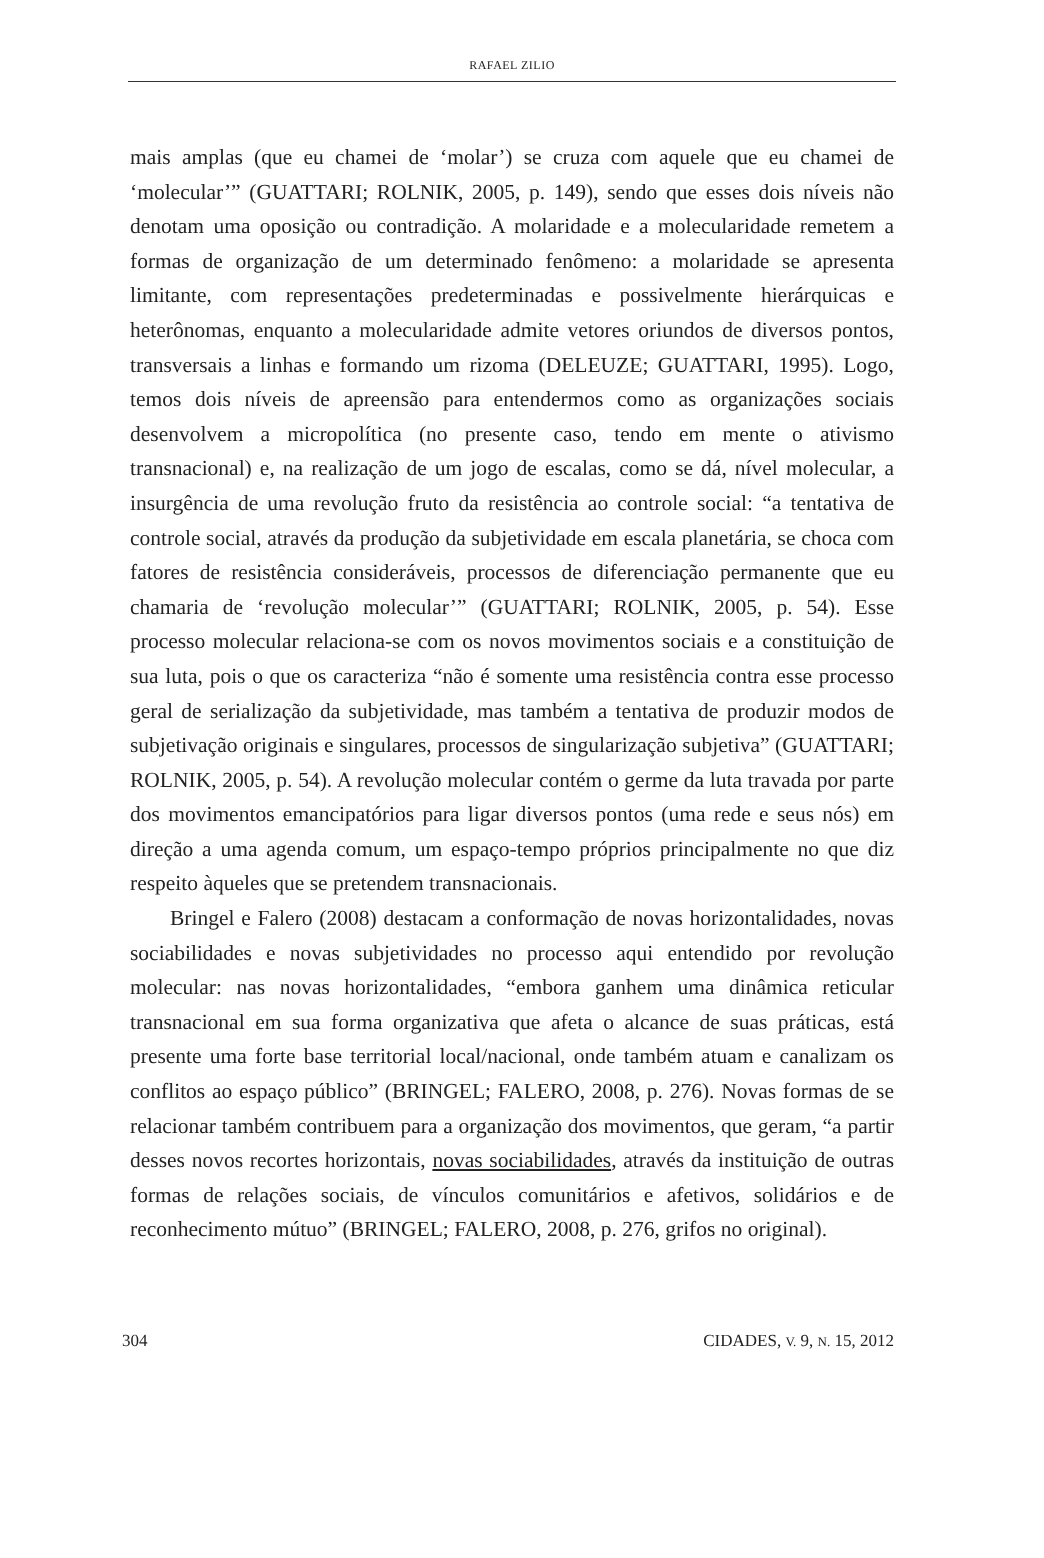RAFAEL ZILIO
mais amplas (que eu chamei de ‘molar’) se cruza com aquele que eu chamei de ‘molecular’” (GUATTARI; ROLNIK, 2005, p. 149), sendo que esses dois níveis não denotam uma oposição ou contradição. A molaridade e a molecularidade remetem a formas de organização de um determinado fenômeno: a molaridade se apresenta limitante, com representações predeterminadas e possivelmente hierárquicas e heterônomas, enquanto a molecularidade admite vetores oriundos de diversos pontos, transversais a linhas e formando um rizoma (DELEUZE; GUATTARI, 1995). Logo, temos dois níveis de apreensão para entendermos como as organizações sociais desenvolvem a micropolítica (no presente caso, tendo em mente o ativismo transnacional) e, na realização de um jogo de escalas, como se dá, nível molecular, a insurgência de uma revolução fruto da resistência ao controle social: “a tentativa de controle social, através da produção da subjetividade em escala planetária, se choca com fatores de resistência consideráveis, processos de diferenciação permanente que eu chamaria de ‘revolução molecular’” (GUATTARI; ROLNIK, 2005, p. 54). Esse processo molecular relaciona-se com os novos movimentos sociais e a constituição de sua luta, pois o que os caracteriza “não é somente uma resistência contra esse processo geral de serialização da subjetividade, mas também a tentativa de produzir modos de subjetivação originais e singulares, processos de singularização subjetiva” (GUATTARI; ROLNIK, 2005, p. 54). A revolução molecular contém o germe da luta travada por parte dos movimentos emancipatórios para ligar diversos pontos (uma rede e seus nós) em direção a uma agenda comum, um espaço-tempo próprios principalmente no que diz respeito àqueles que se pretendem transnacionais.
Bringel e Falero (2008) destacam a conformação de novas horizontalidades, novas sociabilidades e novas subjetividades no processo aqui entendido por revolução molecular: nas novas horizontalidades, “embora ganhem uma dinâmica reticular transnacional em sua forma organizativa que afeta o alcance de suas práticas, está presente uma forte base territorial local/nacional, onde também atuam e canalizam os conflitos ao espaço público” (BRINGEL; FALERO, 2008, p. 276). Novas formas de se relacionar também contribuem para a organização dos movimentos, que geram, “a partir desses novos recortes horizontais, novas sociabilidades, através da instituição de outras formas de relações sociais, de vínculos comunitários e afetivos, solidários e de reconhecimento mútuo” (BRINGEL; FALERO, 2008, p. 276, grifos no original).
304 CIDADES, V. 9, N. 15, 2012